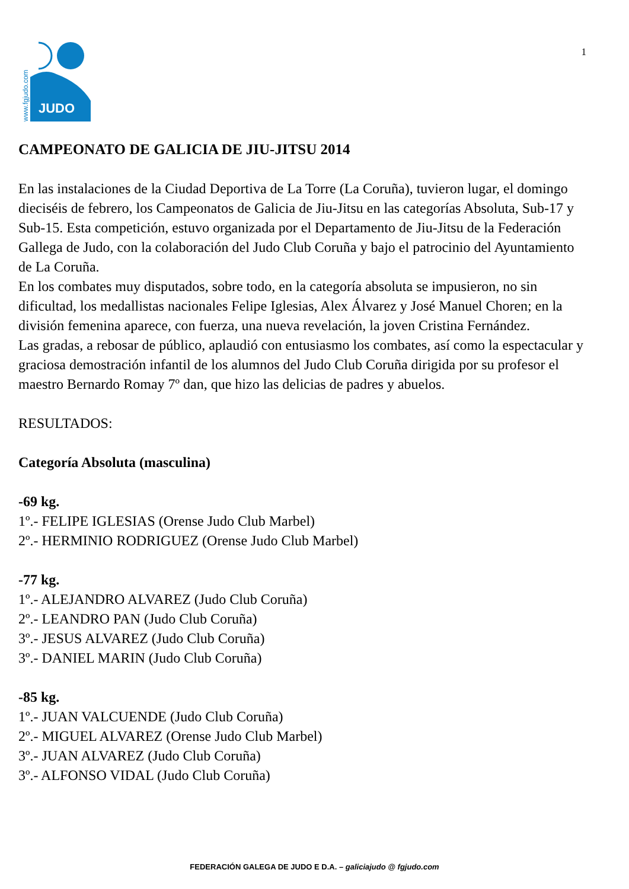1
JUDO
www.fgjudo.com
CAMPEONATO DE GALICIA DE JIU-JITSU 2014
En las instalaciones de la Ciudad Deportiva de La Torre (La Coruña), tuvieron lugar, el domingo dieciséis de febrero, los Campeonatos de Galicia de Jiu-Jitsu en las categorías Absoluta, Sub-17 y Sub-15. Esta competición, estuvo organizada por el Departamento de Jiu-Jitsu de la Federación Gallega de Judo, con la colaboración del Judo Club Coruña y bajo el patrocinio del Ayuntamiento de La Coruña.
En los combates muy disputados, sobre todo, en la categoría absoluta se impusieron, no sin dificultad, los medallistas nacionales Felipe Iglesias, Alex Álvarez y José Manuel Choren; en la división femenina aparece, con fuerza, una nueva revelación, la joven Cristina Fernández.
Las gradas, a rebosar de público, aplaudió con entusiasmo los combates, así como la espectacular y graciosa demostración infantil de los alumnos del Judo Club Coruña dirigida por su profesor el maestro Bernardo Romay 7º dan, que hizo las delicias de padres y abuelos.
RESULTADOS:
Categoría Absoluta (masculina)
-69 kg.
1º.- FELIPE IGLESIAS (Orense Judo Club Marbel)
2º.- HERMINIO RODRIGUEZ (Orense Judo Club Marbel)
-77 kg.
1º.- ALEJANDRO ALVAREZ (Judo Club Coruña)
2º.- LEANDRO PAN (Judo Club Coruña)
3º.- JESUS ALVAREZ (Judo Club Coruña)
3º.- DANIEL MARIN (Judo Club Coruña)
-85 kg.
1º.- JUAN VALCUENDE (Judo Club Coruña)
2º.- MIGUEL ALVAREZ (Orense Judo Club Marbel)
3º.- JUAN ALVAREZ (Judo Club Coruña)
3º.- ALFONSO VIDAL (Judo Club Coruña)
FEDERACIÓN GALEGA DE JUDO E D.A. – galiciajudo @ fgjudo.com